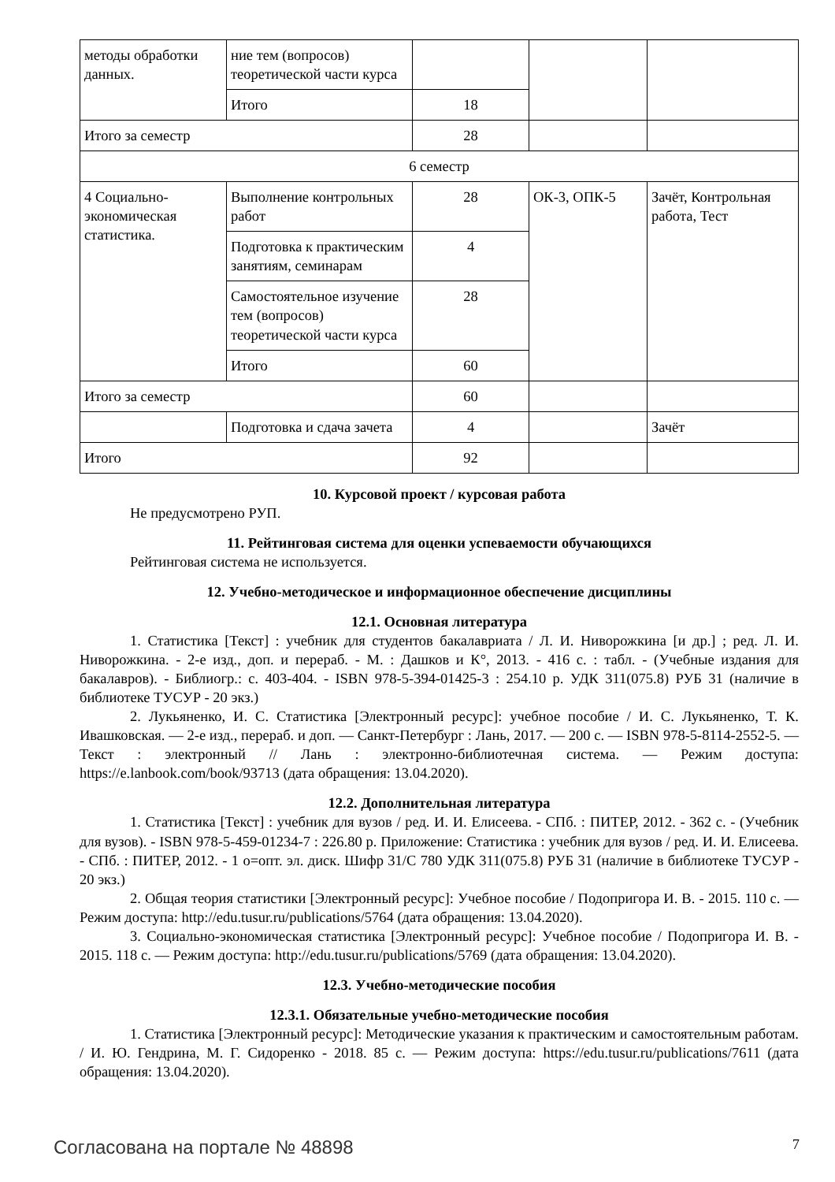| методы обработки данных. | ние тем (вопросов) теоретической части курса | | | |
| | Итого | 18 | | |
| Итого за семестр | | 28 | | |
| 6 семестр | | | | |
| 4 Социально-экономическая статистика. | Выполнение контрольных работ | 28 | ОК-3, ОПК-5 | Зачёт, Контрольная работа, Тест |
| | Подготовка к практическим занятиям, семинарам | 4 | | |
| | Самостоятельное изучение тем (вопросов) теоретической части курса | 28 | | |
| | Итого | 60 | | |
| Итого за семестр | | 60 | | |
| | Подготовка и сдача зачета | 4 | | Зачёт |
| Итого | | 92 | | |
10. Курсовой проект / курсовая работа
Не предусмотрено РУП.
11. Рейтинговая система для оценки успеваемости обучающихся
Рейтинговая система не используется.
12. Учебно-методическое и информационное обеспечение дисциплины
12.1. Основная литература
1. Статистика [Текст] : учебник для студентов бакалавриата / Л. И. Ниворожкина [и др.] ; ред. Л. И. Ниворожкина. - 2-е изд., доп. и перераб. - М. : Дашков и К°, 2013. - 416 с. : табл. - (Учебные издания для бакалавров). - Библиогр.: с. 403-404. - ISBN 978-5-394-01425-3 : 254.10 р. УДК 311(075.8) РУБ 31 (наличие в библиотеке ТУСУР - 20 экз.)
2. Лукьяненко, И. С. Статистика [Электронный ресурс]: учебное пособие / И. С. Лукьяненко, Т. К. Ивашковская. — 2-е изд., перераб. и доп. — Санкт-Петербург : Лань, 2017. — 200 с. — ISBN 978-5-8114-2552-5. — Текст : электронный // Лань : электронно-библиотечная система. — Режим доступа: https://e.lanbook.com/book/93713 (дата обращения: 13.04.2020).
12.2. Дополнительная литература
1. Статистика [Текст] : учебник для вузов / ред. И. И. Елисеева. - СПб. : ПИТЕР, 2012. - 362 с. - (Учебник для вузов). - ISBN 978-5-459-01234-7 : 226.80 р. Приложение: Статистика : учебник для вузов / ред. И. И. Елисеева. - СПб. : ПИТЕР, 2012. - 1 о=опт. эл. диск. Шифр 31/С 780 УДК 311(075.8) РУБ 31 (наличие в библиотеке ТУСУР - 20 экз.)
2. Общая теория статистики [Электронный ресурс]: Учебное пособие / Подопригора И. В. - 2015. 110 с. — Режим доступа: http://edu.tusur.ru/publications/5764 (дата обращения: 13.04.2020).
3. Социально-экономическая статистика [Электронный ресурс]: Учебное пособие / Подопригора И. В. - 2015. 118 с. — Режим доступа: http://edu.tusur.ru/publications/5769 (дата обращения: 13.04.2020).
12.3. Учебно-методические пособия
12.3.1. Обязательные учебно-методические пособия
1. Статистика [Электронный ресурс]: Методические указания к практическим и самостоятельным работам. / И. Ю. Гендрина, М. Г. Сидоренко - 2018. 85 с. — Режим доступа: https://edu.tusur.ru/publications/7611 (дата обращения: 13.04.2020).
Согласована на портале № 48898 7